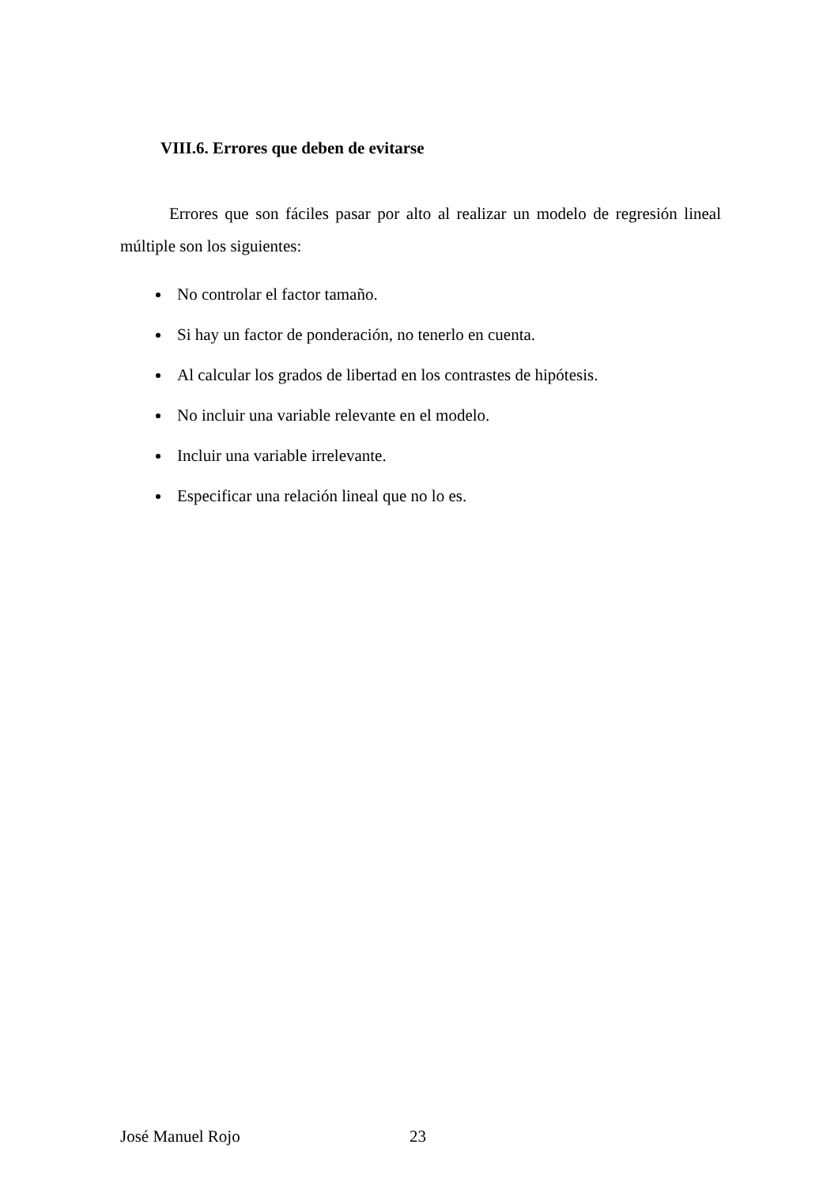VIII.6. Errores que deben de evitarse
Errores que son fáciles pasar por alto al realizar un modelo de regresión lineal múltiple son los siguientes:
No controlar el factor tamaño.
Si hay un factor de ponderación, no tenerlo en cuenta.
Al calcular los grados de libertad en los contrastes de hipótesis.
No incluir una variable relevante en el modelo.
Incluir una variable irrelevante.
Especificar una relación lineal que no lo es.
José Manuel Rojo 23